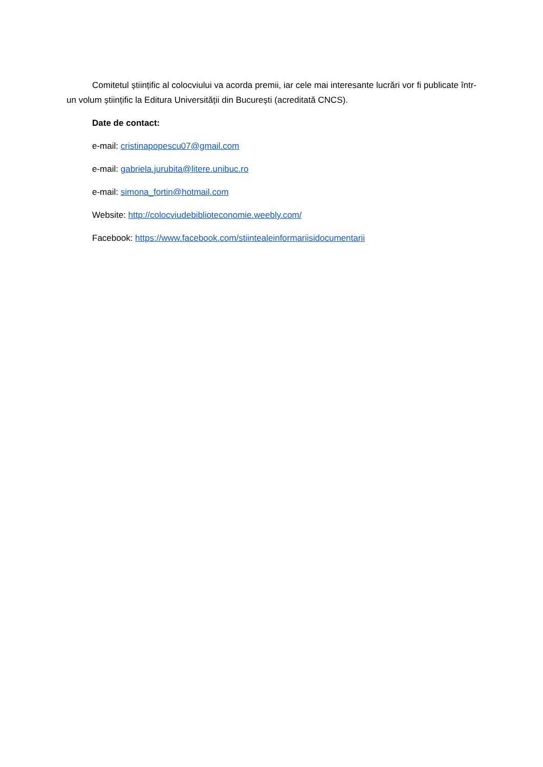Comitetul științific al colocviului va acorda premii, iar cele mai interesante lucrări vor fi publicate într-un volum științific la Editura Universității din București (acreditată CNCS).
Date de contact:
e-mail: cristinapopescu07@gmail.com
e-mail: gabriela.jurubita@litere.unibuc.ro
e-mail: simona_fortin@hotmail.com
Website: http://colocviudebiblioteconomie.weebly.com/
Facebook: https://www.facebook.com/stiintealeinformariisidocumentarii